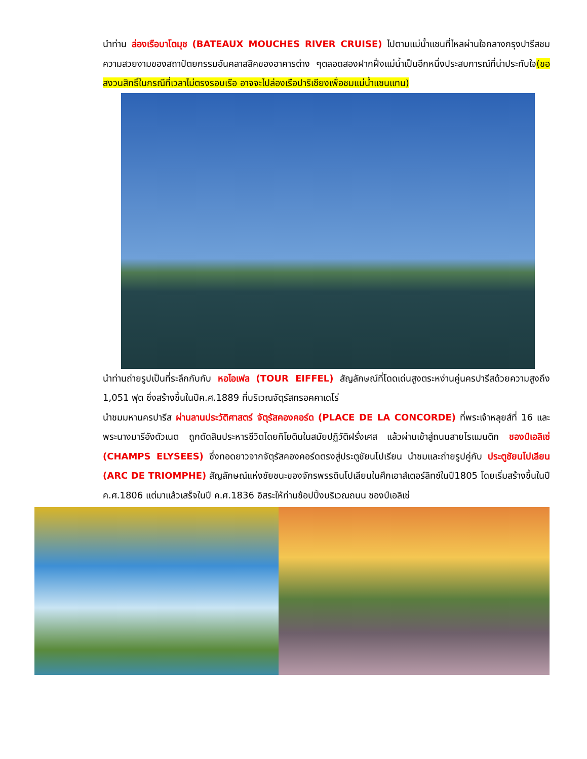นำท่าน ล่องเรือบาโตมุช (BATEAUX MOUCHES RIVER CRUISE) ไปตามแม่น้ำแซนที่ไหลผ่านใจกลางกรุงปารีสชมความสวยงามของสถาปัตยกรรมอันคลาสสิคของอาคารต่าง ๆตลอดสองฝากฝั่งแม่น้ำเป็นอีกหนึ่งประสบการณ์ที่น่าประทับใจ(ขอสงวนสิทธิ์ในกรณีที่เวลาไม่ตรงรอบเรือ อาจจะไปล่องเรือปาริเซียงเพื่อชมแม่น้ำแซนแทน)
นำท่านถ่ายรูปเป็นที่ระลึกกับกับ หอไอเฟล (TOUR EIFFEL) สัญลักษณ์ที่โดดเด่นสูงตระหง่านคู่นครปารีสด้วยความสูงถึง 1,051 ฟุต ซึ่งสร้างขึ้นในปีค.ศ.1889 ที่บริเวณจัตุรัสทรอคคาเดโร่
นำชมมหานครปารีส ผ่านลานประวัติศาสตร์ จัตุรัสคองคอร์ด (PLACE DE LA CONCORDE) ที่พระเจ้าหลุยส์ที่ 16 และพระนางมารีอังตัวเนต ถูกตัดสินประหารชีวิตโดยกิโยตินในสมัยปฏิวัติฝรั่งเศส แล้วผ่านเข้าสู่ถนนสายโรแมนติก ชองป์เอลิเซ่ (CHAMPS ELYSEES) ซึ่งทอดยาวจากจัตุรัสคองคอร์ดตรงสู่ประตูชัยนโปเรียน นำชมและถ่ายรูปคู่กับ ประตูชัยนโปเลียน (ARC DE TRIOMPHE) สัญลักษณ์แห่งชัยชนะของจักรพรรดินโปเลียนในศึกเอาส์เตอร์ลิทซ์ในปี1805 โดยเริ่มสร้างขึ้นในปี ค.ศ.1806 แต่มาแล้วเสร็จในปี ค.ศ.1836 อิสระให้ท่านช้อปปิ้งบริเวณถนน ชองป์เอลิเซ่